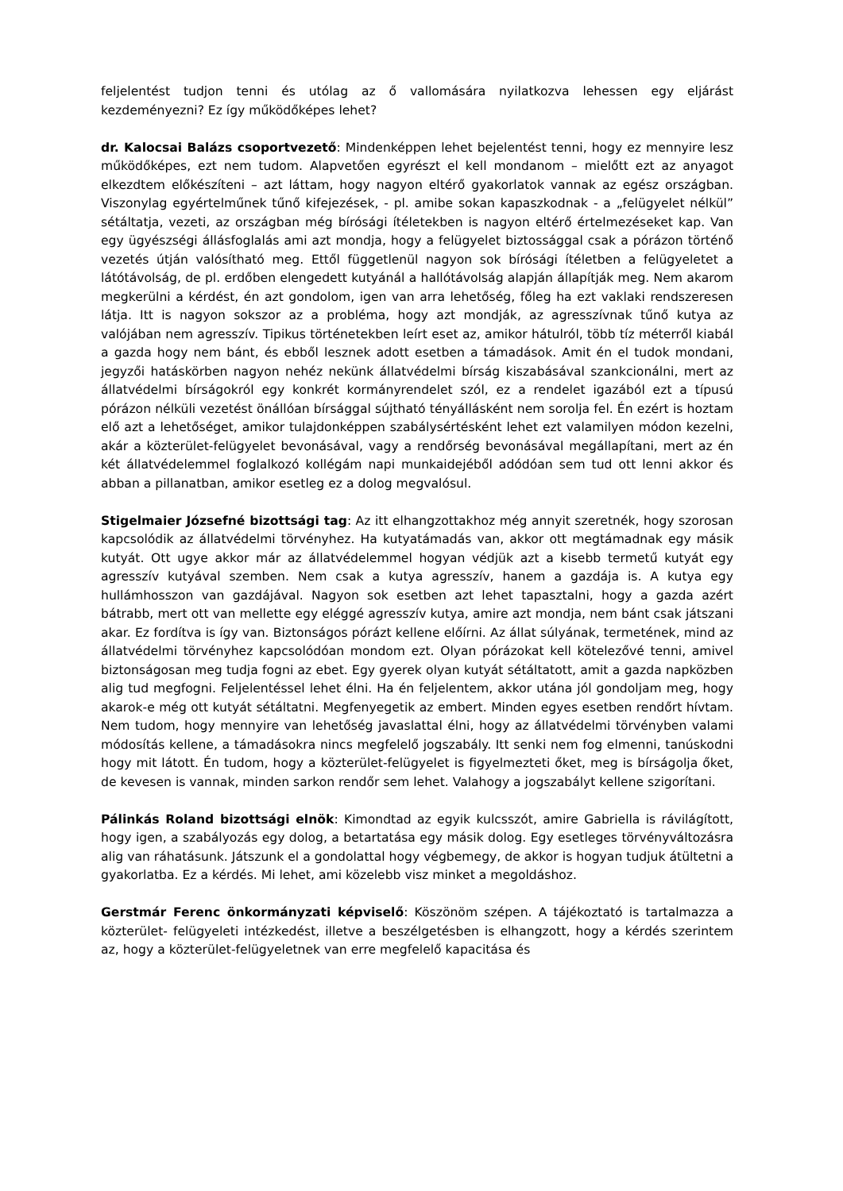feljelentést tudjon tenni és utólag az ő vallomására nyilatkozva lehessen egy eljárást kezdeményezni? Ez így működőképes lehet?
dr. Kalocsai Balázs csoportvezető: Mindenképpen lehet bejelentést tenni, hogy ez mennyire lesz működőképes, ezt nem tudom. Alapvetően egyrészt el kell mondanom – mielőtt ezt az anyagot elkezdtem előkészíteni – azt láttam, hogy nagyon eltérő gyakorlatok vannak az egész országban. Viszonylag egyértelműnek tűnő kifejezések, - pl. amibe sokan kapaszkodnak - a „felügyelet nélkül” sétáltatja, vezeti, az országban még bírósági ítéletekben is nagyon eltérő értelmezéseket kap. Van egy ügyészségi állásfoglalás ami azt mondja, hogy a felügyelet biztossággal csak a pórázon történő vezetés útján valósítható meg. Ettől függetlenül nagyon sok bírósági ítéletben a felügyeletet a látótávolság, de pl. erdőben elengedett kutyánál a hallótávolság alapján állapítják meg. Nem akarom megkerülni a kérdést, én azt gondolom, igen van arra lehetőség, főleg ha ezt vaklaki rendszeresen látja. Itt is nagyon sokszor az a probléma, hogy azt mondják, az agresszívnak tűnő kutya az valójában nem agresszív. Tipikus történetekben leírt eset az, amikor hátulról, több tíz méterről kiabál a gazda hogy nem bánt, és ebből lesznek adott esetben a támadások. Amit én el tudok mondani, jegyzői hatáskörben nagyon nehéz nekünk állatvédelmi bírság kiszabásával szankcionálni, mert az állatvédelmi bírságokról egy konkrét kormányrendelet szól, ez a rendelet igazából ezt a típusú pórázon nélküli vezetést önállóan bírsággal sújtható tényállásként nem sorolja fel. Én ezért is hoztam elő azt a lehetőséget, amikor tulajdonképpen szabálysértésként lehet ezt valamilyen módon kezelni, akár a közterület-felügyelet bevonásával, vagy a rendőrség bevonásával megállapítani, mert az én két állatvédelemmel foglalkozó kollégám napi munkaidejéből adódóan sem tud ott lenni akkor és abban a pillanatban, amikor esetleg ez a dolog megvalósul.
Stigelmaier Józsefné bizottsági tag: Az itt elhangzottakhoz még annyit szeretnék, hogy szorosan kapcsolódik az állatvédelmi törvényhez. Ha kutyatámadás van, akkor ott megtámadnak egy másik kutyát. Ott ugye akkor már az állatvédelemmel hogyan védjük azt a kisebb termetű kutyát egy agresszív kutyával szemben. Nem csak a kutya agresszív, hanem a gazdája is. A kutya egy hullámhosszon van gazdájával. Nagyon sok esetben azt lehet tapasztalni, hogy a gazda azért bátrabb, mert ott van mellette egy eléggé agresszív kutya, amire azt mondja, nem bánt csak játszani akar. Ez fordítva is így van. Biztonságos pórázt kellene előírni. Az állat súlyának, termetének, mind az állatvédelmi törvényhez kapcsolódóan mondom ezt. Olyan pórázokat kell kötelezővé tenni, amivel biztonságosan meg tudja fogni az ebet. Egy gyerek olyan kutyát sétáltatott, amit a gazda napközben alig tud megfogni. Feljelentéssel lehet élni. Ha én feljelentem, akkor utána jól gondoljam meg, hogy akarok-e még ott kutyát sétáltatni. Megfenyegetik az embert. Minden egyes esetben rendőrt hívtam. Nem tudom, hogy mennyire van lehetőség javaslattal élni, hogy az állatvédelmi törvényben valami módosítás kellene, a támadásokra nincs megfelelő jogszabály. Itt senki nem fog elmenni, tanúskodni hogy mit látott. Én tudom, hogy a közterület-felügyelet is figyelmezteti őket, meg is bírságolja őket, de kevesen is vannak, minden sarkon rendőr sem lehet. Valahogy a jogszabályt kellene szigorítani.
Pálinkás Roland bizottsági elnök: Kimondtad az egyik kulcsszót, amire Gabriella is rávilágított, hogy igen, a szabályozás egy dolog, a betartatása egy másik dolog. Egy esetleges törvényváltozásra alig van ráhatásunk. Játszunk el a gondolattal hogy végbemegy, de akkor is hogyan tudjuk átültetni a gyakorlatba. Ez a kérdés. Mi lehet, ami közelebb visz minket a megoldáshoz.
Gerstmár Ferenc önkormányzati képviselő: Köszönöm szépen. A tájékoztató is tartalmazza a közterület- felügyeleti intézkedést, illetve a beszélgetésben is elhangzott, hogy a kérdés szerintem az, hogy a közterület-felügyeletnek van erre megfelelő kapacitása és